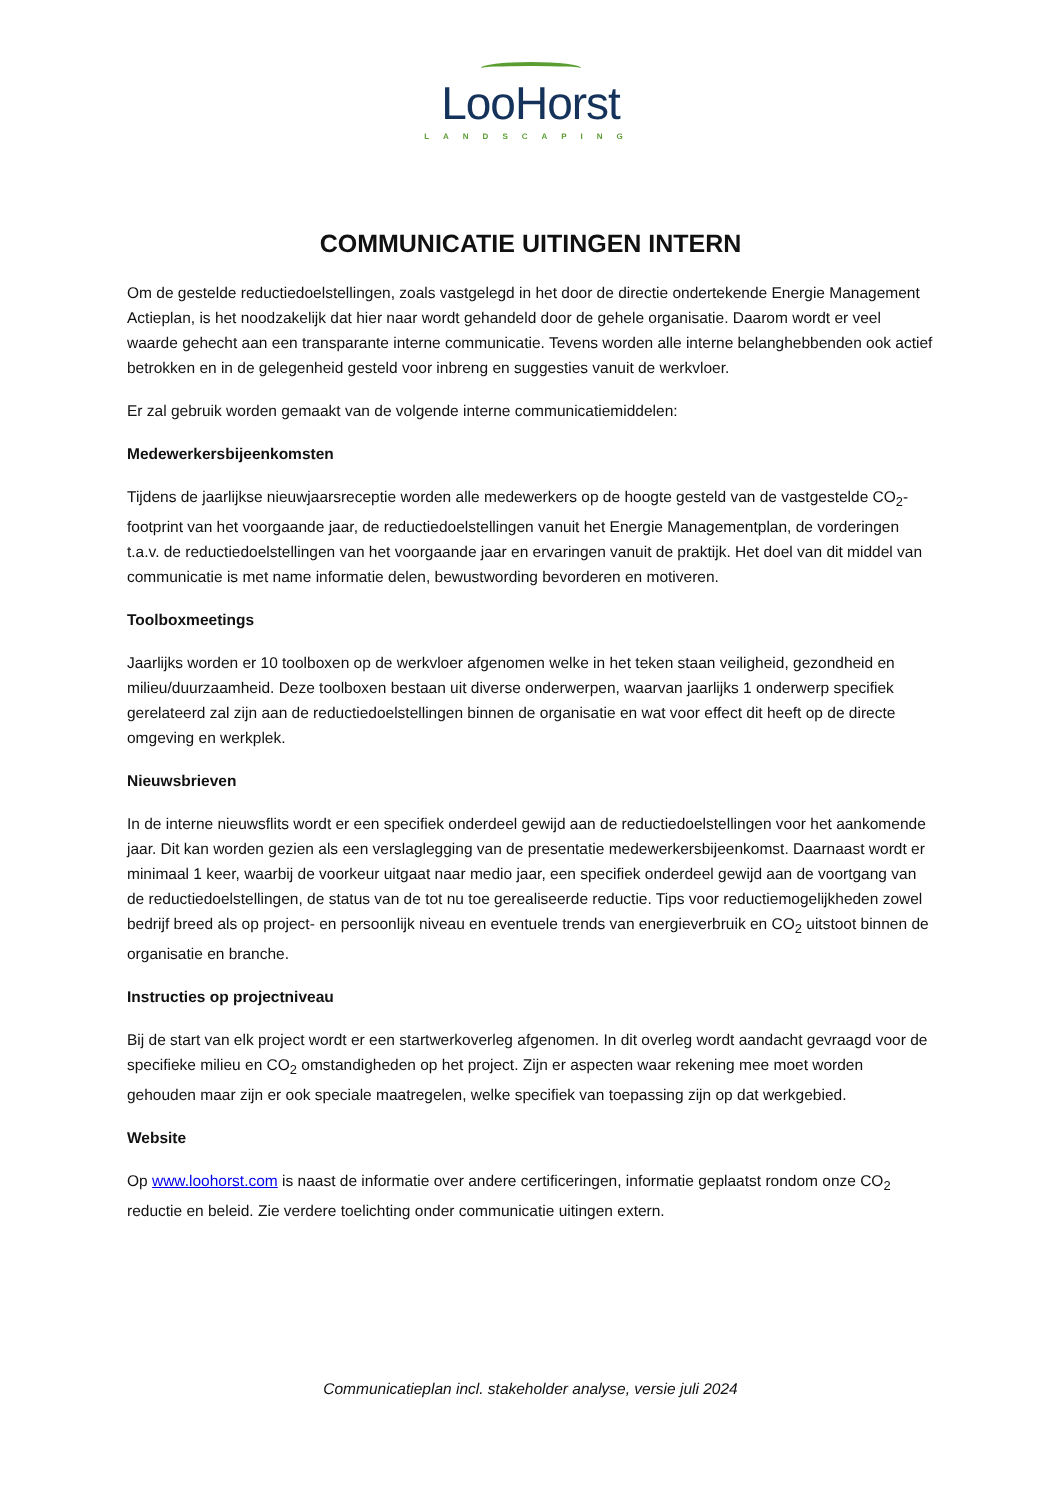LooHorst
LANDSCAPING
COMMUNICATIE UITINGEN INTERN
Om de gestelde reductiedoelstellingen, zoals vastgelegd in het door de directie ondertekende Energie Management Actieplan, is het noodzakelijk dat hier naar wordt gehandeld door de gehele organisatie. Daarom wordt er veel waarde gehecht aan een transparante interne communicatie. Tevens worden alle interne belanghebbenden ook actief betrokken en in de gelegenheid gesteld voor inbreng en suggesties vanuit de werkvloer.
Er zal gebruik worden gemaakt van de volgende interne communicatiemiddelen:
Medewerkersbijeenkomsten
Tijdens de jaarlijkse nieuwjaarsreceptie worden alle medewerkers op de hoogte gesteld van de vastgestelde CO<sub>2</sub>-footprint van het voorgaande jaar, de reductiedoelstellingen vanuit het Energie Managementplan, de vorderingen t.a.v. de reductiedoelstellingen van het voorgaande jaar en ervaringen vanuit de praktijk. Het doel van dit middel van communicatie is met name informatie delen, bewustwording bevorderen en motiveren.
Toolboxmeetings
Jaarlijks worden er 10 toolboxen op de werkvloer afgenomen welke in het teken staan veiligheid, gezondheid en milieu/duurzaamheid. Deze toolboxen bestaan uit diverse onderwerpen, waarvan jaarlijks 1 onderwerp specifiek gerelateerd zal zijn aan de reductiedoelstellingen binnen de organisatie en wat voor effect dit heeft op de directe omgeving en werkplek.
Nieuwsbrieven
In de interne nieuwsflits wordt er een specifiek onderdeel gewijd aan de reductiedoelstellingen voor het aankomende jaar. Dit kan worden gezien als een verslaglegging van de presentatie medewerkersbijeenkomst. Daarnaast wordt er minimaal 1 keer, waarbij de voorkeur uitgaat naar medio jaar, een specifiek onderdeel gewijd aan de voortgang van de reductiedoelstellingen, de status van de tot nu toe gerealiseerde reductie. Tips voor reductiemogelijkheden zowel bedrijf breed als op project- en persoonlijk niveau en eventuele trends van energieverbruik en CO<sub>2</sub> uitstoot binnen de organisatie en branche.
Instructies op projectniveau
Bij de start van elk project wordt er een startwerkoverleg afgenomen. In dit overleg wordt aandacht gevraagd voor de specifieke milieu en CO<sub>2</sub> omstandigheden op het project. Zijn er aspecten waar rekening mee moet worden gehouden maar zijn er ook speciale maatregelen, welke specifiek van toepassing zijn op dat werkgebied.
Website
Op www.loohorst.com is naast de informatie over andere certificeringen, informatie geplaatst rondom onze CO<sub>2</sub> reductie en beleid. Zie verdere toelichting onder communicatie uitingen extern.
Communicatieplan incl. stakeholder analyse, versie juli 2024